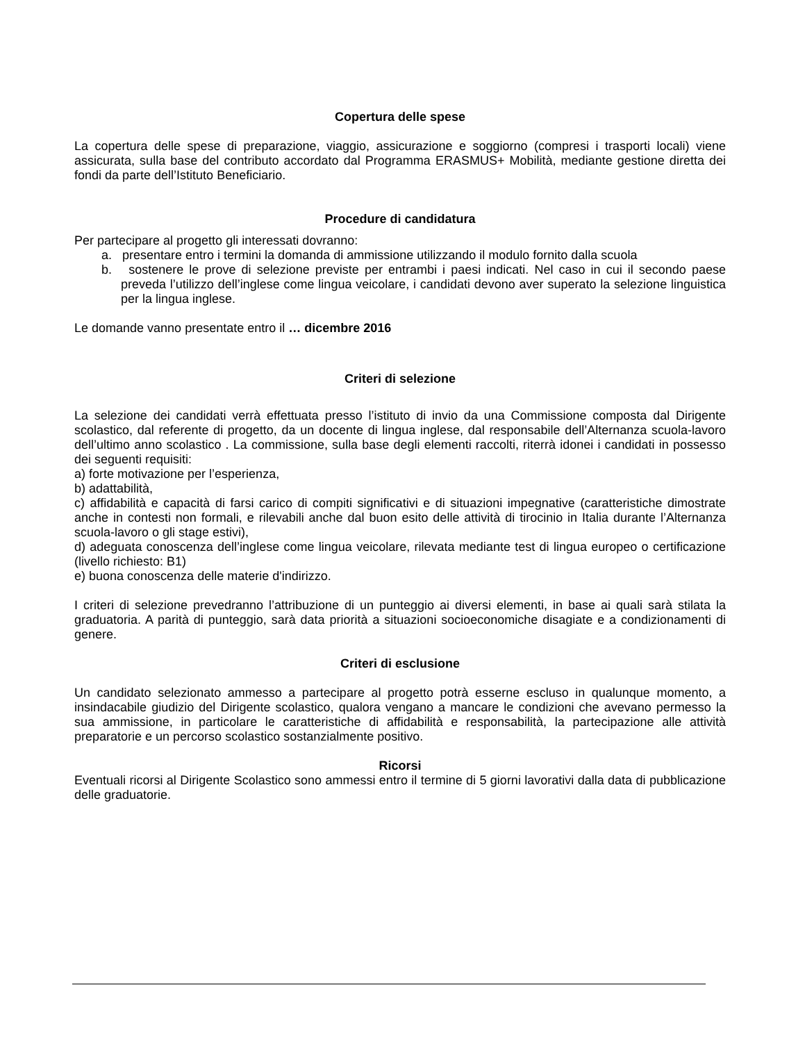Copertura delle spese
La copertura delle spese di preparazione, viaggio, assicurazione e soggiorno (compresi i trasporti locali) viene assicurata, sulla base del contributo accordato dal Programma ERASMUS+ Mobilità, mediante gestione diretta dei fondi da parte dell’Istituto Beneficiario.
Procedure di candidatura
Per partecipare al progetto gli interessati dovranno:
a. presentare entro i termini la domanda di ammissione utilizzando il modulo fornito dalla scuola
b. sostenere le prove di selezione previste per entrambi i paesi indicati. Nel caso in cui il secondo paese preveda l’utilizzo dell’inglese come lingua veicolare, i candidati devono aver superato la selezione linguistica per la lingua inglese.
Le domande vanno presentate entro il … dicembre 2016
Criteri di selezione
La selezione dei candidati verrà effettuata presso l’istituto di invio da una Commissione composta dal Dirigente scolastico, dal referente di progetto, da un docente di lingua inglese, dal responsabile dell’Alternanza scuola-lavoro dell’ultimo anno scolastico . La commissione, sulla base degli elementi raccolti, riterrà idonei i candidati in possesso dei seguenti requisiti:
a) forte motivazione per l’esperienza,
b) adattabilità,
c) affidabilità e capacità di farsi carico di compiti significativi e di situazioni impegnative (caratteristiche dimostrate anche in contesti non formali, e rilevabili anche dal buon esito delle attività di tirocinio in Italia durante l’Alternanza scuola-lavoro o gli stage estivi),
d) adeguata conoscenza dell’inglese come lingua veicolare, rilevata mediante test di lingua europeo o certificazione (livello richiesto: B1)
e) buona conoscenza delle materie d'indirizzo.
I criteri di selezione prevedranno l’attribuzione di un punteggio ai diversi elementi, in base ai quali sarà stilata la graduatoria. A parità di punteggio, sarà data priorità a situazioni socioeconomiche disagiate e a condizionamenti di genere.
Criteri di esclusione
Un candidato selezionato ammesso a partecipare al progetto potrà esserne escluso in qualunque momento, a insindacabile giudizio del Dirigente scolastico, qualora vengano a mancare le condizioni che avevano permesso la sua ammissione, in particolare le caratteristiche di affidabilità e responsabilità, la partecipazione alle attività preparatorie e un percorso scolastico sostanzialmente positivo.
Ricorsi
Eventuali ricorsi al Dirigente Scolastico sono ammessi entro il termine di 5 giorni lavorativi dalla data di pubblicazione delle graduatorie.